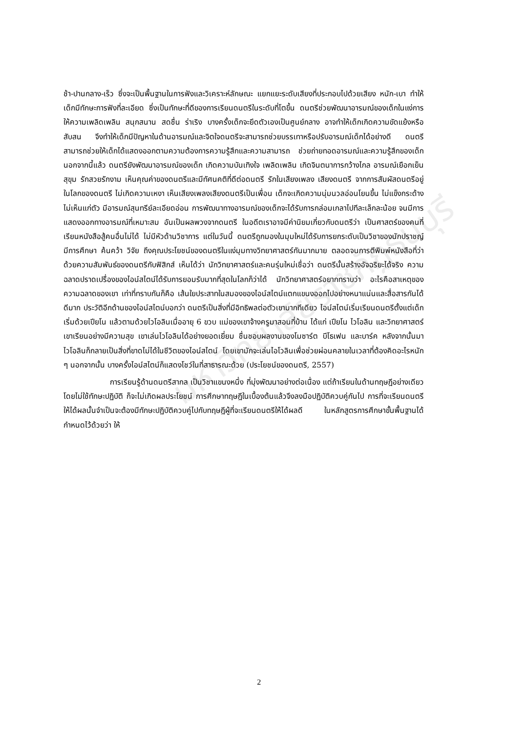มหาวิทยาลัยราชภัฏธนบุรี
ช้า-ปานกลาง-เร็ว ซึ่งจะเป็นพื้นฐานในการฟังและวิเคราะห์ลักษณะ แยกแยะระดับเสียงที่ประกอบไปด้วยเสียง หนัก-เบา ทำให้เด็กมีทักษะการฟังที่ละเอียด ซึ่งเป็นทักษะที่ดีของการเรียนดนตรีในระดับที่โตขึ้น ดนตรีช่วยพัฒนาอารมณ์ของเด็กในแง่การให้ความเพลิดเพลิน สนุกสนาน สดชื่น ร่าเริง บางครั้งเด็กจะยึดตัวเองเป็นศูนย์กลาง อาจทำให้เด็กเกิดความขัดแย้งหรือสับสน จึงทำให้เด็กมีปัญหาในด้านอารมณ์และจิตใจดนตรีจะสามารถช่วยบรรเทาหรือปรับอารมณ์เด็กได้อย่างดี ดนตรีสามารถช่วยให้เด็กได้แสดงออกตามความต้องการความรู้สึกและความสามารถ ช่วยถ่ายทอดอารมณ์และความรู้สึกของเด็ก นอกจากนี้แล้ว ดนตรียังพัฒนาอารมณ์ของเด็ก เกิดความบันเทิงใจ เพลิดเพลิน เกิดจินตนาการกว้างไกล อารมณ์เยือกเย็น สุขุม รักสวยรักงาม เห็นคุณค่าของดนตรีและมีทัศนคติที่ดีต่อดนตรี รักในเสียงเพลง เสียงดนตรี จากการสัมผัสดนตรีอยู่ในโลกของดนตรี ไม่เกิดความเหงา เห็นเสียงเพลงเสียงดนตรีเป็นเพื่อน เด็กจะเกิดความนุ่มนวลอ่อนโยนขึ้น ไม่แข็งกระด้าง ไม่เห็นแก่ตัว มีอารมณ์สุนทรีย์ละเอียดอ่อน การพัฒนาทางอารมณ์ของเด็กจะได้รับการกล่อมเกลาไปทีละเล็กละน้อย จนมีการแสดงออกทางอารมณ์ที่เหมาะสม อันเป็นผลพวงจากดนตรี ในอดีตเราอาจมีค่านิยมเกี่ยวกับดนตรีว่า เป็นศาสตร์ของคนที่เรียนหนังสือสู้คนอื่นไม่ได้ ไม่มีหัวด้านวิชาการ แต่ในวันนี้ ดนตรีถูกมองในมุมใหม่ได้รับการยกระดับเป็นวิชาของนักปราชญ์ มีการศึกษา ค้นคว้า วิจัย ถึงคุณประโยชน์ของดนตรีในแง่มุมทางวิทยาศาสตร์กันมากมาย ตลอดจนการตีพิมพ์หนังสือที่ว่าด้วยความสัมพันธ์ของดนตรีกับฟิสิกส์ เห็นได้ว่า นักวิทยาศาสตร์และคนรุ่นใหม่เชื่อว่า ดนตรีนั้นสร้างอัจฉริยะได้จริง ความฉลาดปราดเปรื่องของไอน์สไตน์ได้รับการยอมรับมากที่สุดในโลกก็ว่าได้ นักวิทยาศาสตร์อยากทราบว่า อะไรคือสาเหตุของความฉลาดของเขา เท่าที่ทราบกันก็คือ เส้นใยประสาทในสมองของไอน์สไตน์แตกแขนงออกไปอย่างหนาแน่นและสื่อสารกันได้ดีมาก ประวัติอีกด้านของไอน์สไตน์บอกว่า ดนตรีเป็นสิ่งที่มีอิทธิพลต่อตัวเขามากทีเดียว ไอน์สไตน์เริ่มเรียนดนตรีตั้งแต่เด็ก เริ่มด้วยเปียโน แล้วตามด้วยไวโอลินเมื่ออายุ 6 ขวบ แม่ของเขาจ้างครูมาสอนที่บ้าน ได้แก่ เปียโน ไวโอลิน และวิทยาศาสตร์ เขาเรียนอย่างมีความสุข เขาเล่นไวโอลินได้อย่างยอดเยี่ยม ชื่นชอบผลงานของโมซาร์ต บีโธเฟน และบาร์ค หลังจากนั้นมาไวโอลินก็กลายเป็นสิ่งที่ขาดไม่ได้ในชีวิตของไอน์สไตน์ โดยเขามักจะเล่นไอโวลินเพื่อช่วยผ่อนคลายในเวลาที่ต้องคิดอะไรหนัก ๆ นอกจากนั้น บางครั้งไอน์สไตน์ก็แสดงโชว์ในที่สาธารณะด้วย (ประโยชน์ของดนตรี, 2557)
การเรียนรู้ด้านดนตรีสากล เป็นวิชาแขนงหนึ่ง ที่มุ่งพัฒนาอย่างต่อเนื่อง แต่ถ้าเรียนในด้านทฤษฎีอย่างเดียว โดยไม่ใช้ทักษะปฏิบัติ ก็จะไม่เกิดผลประโยชน์ การศึกษาทฤษฎีในเบื้องต้นแล้วจึงลงมือปฏิบัติควบคู่กันไป การที่จะเรียนดนตรีให้ได้ผลนั้นจำเป็นจะต้องมีทักษะปฏิบัติควบคู่ไปกับทฤษฎีผู้ที่จะเรียนดนตรีให้ได้ผลดี ในหลักสูตรการศึกษาขั้นพื้นฐานได้กำหนดไว้ด้วยว่า ให้
2